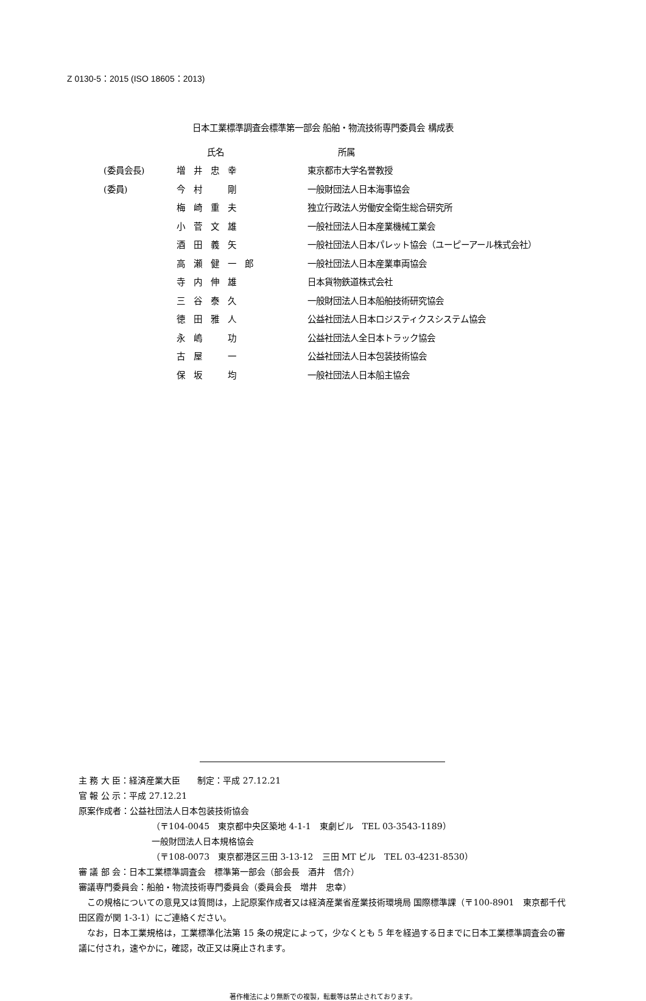Z 0130-5：2015 (ISO 18605：2013)
日本工業標準調査会標準第一部会 船舶・物流技術専門委員会 構成表
| | 氏名 | 所属 |
| --- | --- | --- |
| (委員会長) | 増井忠幸 | 東京都市大学名誉教授 |
| (委員) | 今村 剛 | 一般財団法人日本海事協会 |
| | 梅崎重夫 | 独立行政法人労働安全衛生総合研究所 |
| | 小菅文雄 | 一般社団法人日本産業機械工業会 |
| | 酒田義矢 | 一般社団法人日本パレット協会（ユーピーアール株式会社） |
| | 高瀬健一郎 | 一般社団法人日本産業車両協会 |
| | 寺内伸雄 | 日本貨物鉄道株式会社 |
| | 三谷泰久 | 一般財団法人日本船舶技術研究協会 |
| | 徳田雅人 | 公益社団法人日本ロジスティクスシステム協会 |
| | 永嶋 功 | 公益社団法人全日本トラック協会 |
| | 古屋 一 | 公益社団法人日本包装技術協会 |
| | 保坂 均 | 一般社団法人日本船主協会 |
主 務 大 臣：経済産業大臣　　制定：平成 27.12.21
官 報 公 示：平成 27.12.21
原案作成者：公益社団法人日本包装技術協会
（〒104-0045　東京都中央区築地 4-1-1　東劇ビル　TEL 03-3543-1189）
一般財団法人日本規格協会
（〒108-0073　東京都港区三田 3-13-12　三田 MT ビル　TEL 03-4231-8530）
審 議 部 会：日本工業標準調査会　標準第一部会（部会長　酒井　信介）
審議専門委員会：船舶・物流技術専門委員会（委員会長　増井　忠幸）
　この規格についての意見又は質問は，上記原案作成者又は経済産業省産業技術環境局 国際標準課（〒100-8901　東京都千代田区霞が関 1-3-1）にご連絡ください。
　なお，日本工業規格は，工業標準化法第 15 条の規定によって，少なくとも 5 年を経過する日までに日本工業標準調査会の審議に付され，速やかに，確認，改正又は廃止されます。
著作権法により無断での複製，転載等は禁止されております。